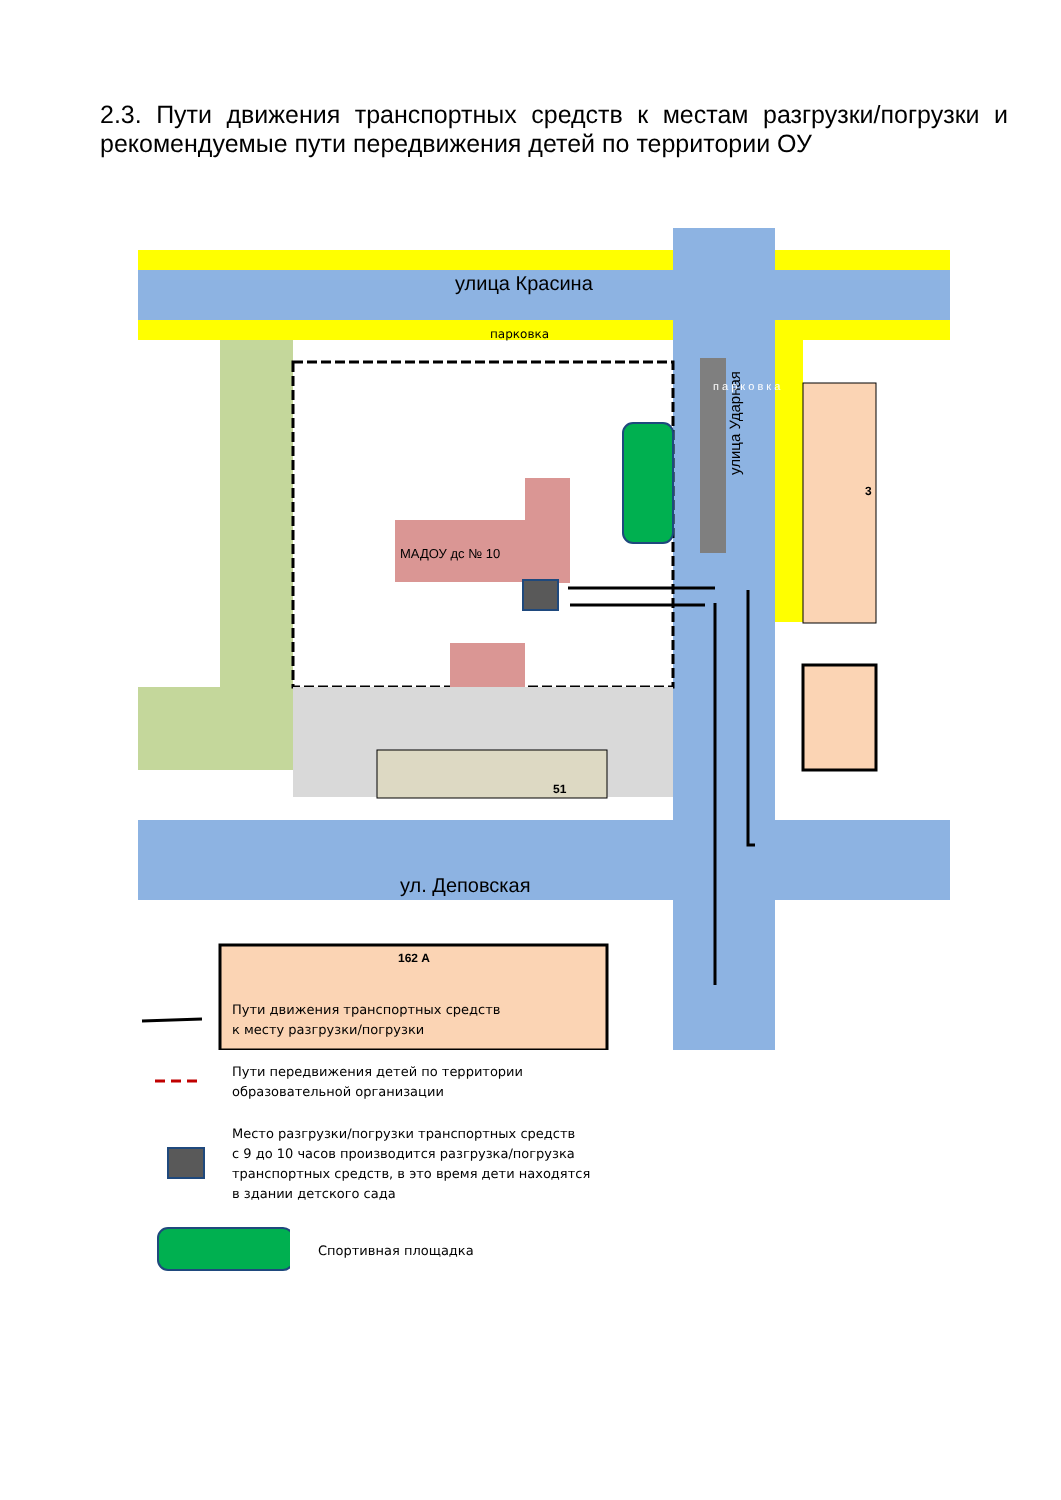2.3. Пути движения транспортных средств к местам разгрузки/погрузки и рекомендуемые пути передвижения детей по территории ОУ
улица Красина
парковка
МАДОУ дс № 10
3
51
ул. Деповская
162 А
улица Ударная
п а р к о в к а
Пути движения транспортных средств
к месту разгрузки/погрузки
Пути передвижения детей по территории
образовательной организации
Место разгрузки/погрузки транспортных средств
с 9 до 10 часов производится разгрузка/погрузка
транспортных средств, в это время дети находятся
в здании детского сада
Спортивная площадка